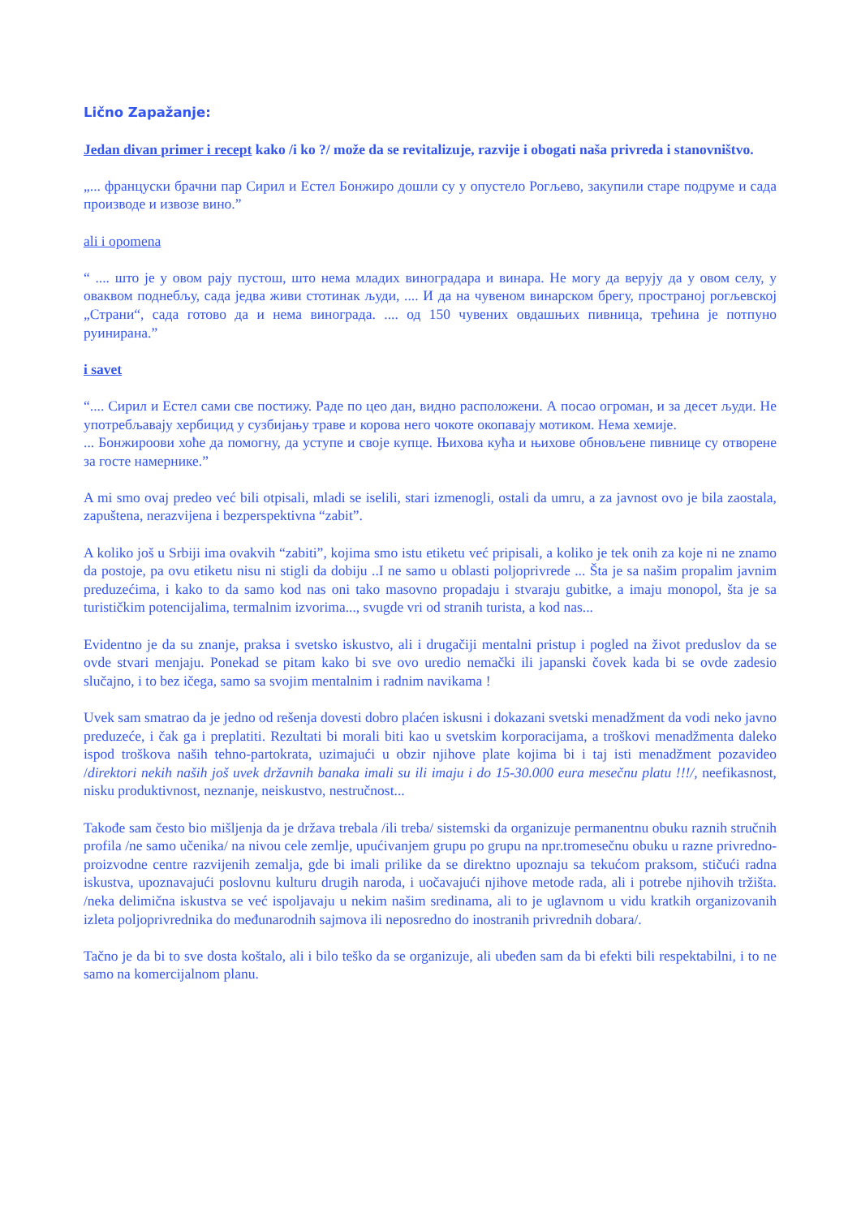Lično Zapažanje:
Jedan divan primer i recept kako /i ko ?/ može da se revitalizuje, razvije i obogati naša privreda i stanovništvo.
„... француски брачни пар Сирил и Естел Бонжиро дошли су у опустело Рогљево, закупили старе подруме и сада производе и извозе вино.”
ali i opomena
“ .... што је у овом рају пустош, што нема младих виноградара и винара. Не могу да верују да у овом селу, у оваквом поднебљу, сада једва живи стотинак људи, .... И да на чувеном винарском брегу, пространој рогљевској „Страни“, сада готово да и нема винограда. .... од 150 чувених овдашњих пивница, трећина је потпуно руинирана.”
i savet
“.... Сирил и Естел сами све постижу. Раде по цео дан, видно расположени. А посао огроман, и за десет људи. Не употребљавају хербицид у сузбијању траве и корова него чокоте окопавају мотиком. Нема хемије.
... Бонжироови хоће да помогну, да уступе и своје купце. Њихова кућа и њихове обновљене пивнице су отворене за госте намернике.”
A mi smo ovaj predeo već bili otpisali, mladi se iselili, stari izmenogli, ostali da umru, a za javnost ovo je bila zaostala, zapuštena, nerazvijena i bezperspektivna “zabit”.
A koliko još u Srbiji ima ovakvih “zabiti”, kojima smo istu etiketu već pripisali, a koliko je tek onih za koje ni ne znamo da postoje, pa ovu etiketu nisu ni stigli da dobiju ..I ne samo u oblasti poljoprivrede ... Šta je sa našim propalim javnim preduzećima, i kako to da samo kod nas oni tako masovno propadaju i stvaraju gubitke, a imaju monopol, šta je sa turističkim potencijalima, termalnim izvorima..., svugde vri od stranih turista, a kod nas...
Evidentno je da su znanje, praksa i svetsko iskustvo, ali i drugačiji mentalni pristup i pogled na život preduslov da se ovde stvari menjaju. Ponekad se pitam kako bi sve ovo uredio nemački ili japanski čovek kada bi se ovde zadesio slučajno, i to bez ičega, samo sa svojim mentalnim i radnim navikama !
Uvek sam smatrao da je jedno od rešenja dovesti dobro plaćen iskusni i dokazani svetski menadžment da vodi neko javno preduzeće, i čak ga i preplatiti. Rezultati bi morali biti kao u svetskim korporacijama, a troškovi menadžmenta daleko ispod troškova naših tehno-partokrata, uzimajući u obzir njihove plate kojima bi i taj isti menadžment pozavideo /direktori nekih naših još uvek državnih banaka imali su ili imaju i do 15-30.000 eura mesečnu platu !!!/, neefikasnost, nisku produktivnost, neznanje, neiskustvo, nestručnost...
Takođe sam često bio mišljenja da je država trebala /ili treba/ sistemski da organizuje permanentnu obuku raznih stručnih profila /ne samo učenika/ na nivou cele zemlje, upućivanjem grupu po grupu na npr.tromesečnu obuku u razne privredno-proizvodne centre razvijenih zemalja, gde bi imali prilike da se direktno upoznaju sa tekućom praksom, stičući radna iskustva, upoznavajući poslovnu kulturu drugih naroda, i uočavajući njihove metode rada, ali i potrebe njihovih tržišta. /neka delimična iskustva se već ispoljavaju u nekim našim sredinama, ali to je uglavnom u vidu kratkih organizovanih izleta poljoprivrednika do međunarodnih sajmova ili neposredno do inostranih privrednih dobara/.
Tačno je da bi to sve dosta koštalo, ali i bilo teško da se organizuje, ali ubeđen sam da bi efekti bili respektabilni, i to ne samo na komercijalnom planu.